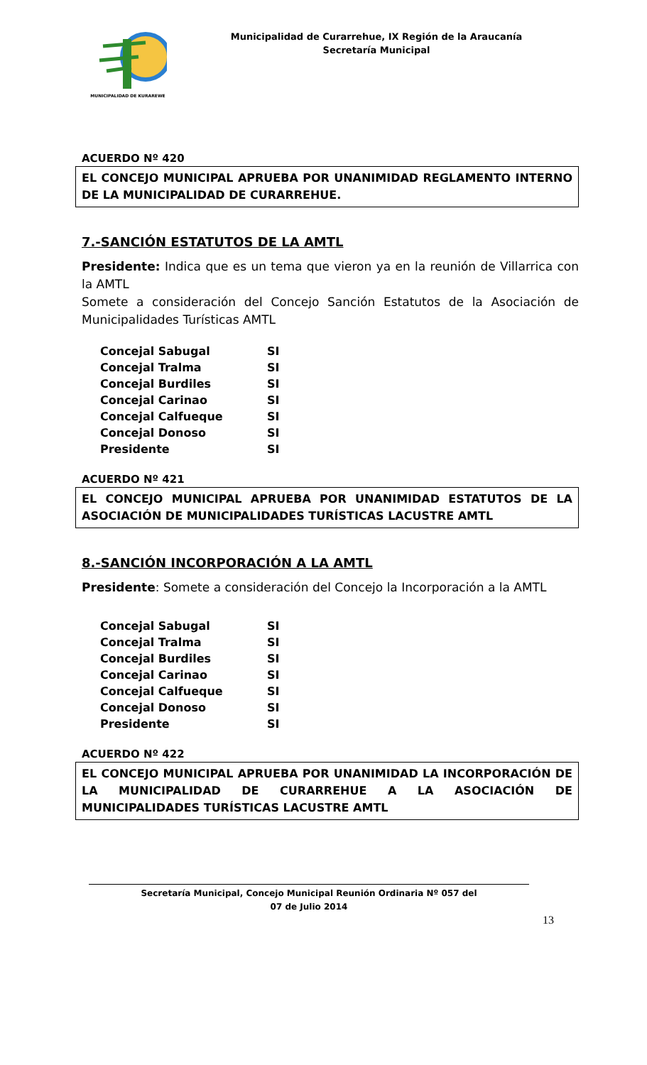MUNICIPALIDAD DE KURAREWE
Municipalidad de Curarrehue, IX Región de la Araucanía
Secretaría Municipal
ACUERDO Nº 420
EL CONCEJO MUNICIPAL APRUEBA POR UNANIMIDAD REGLAMENTO INTERNO DE LA MUNICIPALIDAD DE CURARREHUE.
7.-SANCIÓN ESTATUTOS DE LA AMTL
Presidente: Indica que es un tema que vieron ya en la reunión de Villarrica con la AMTL
Somete a consideración del Concejo Sanción Estatutos de la Asociación de Municipalidades Turísticas AMTL
| Concejal Sabugal | SI |
| Concejal Tralma | SI |
| Concejal Burdiles | SI |
| Concejal Carinao | SI |
| Concejal Calfueque | SI |
| Concejal Donoso | SI |
| Presidente | SI |
ACUERDO Nº 421
EL CONCEJO MUNICIPAL APRUEBA POR UNANIMIDAD ESTATUTOS DE LA ASOCIACIÓN DE MUNICIPALIDADES TURÍSTICAS LACUSTRE AMTL
8.-SANCIÓN INCORPORACIÓN A LA AMTL
Presidente: Somete a consideración del Concejo la Incorporación a la AMTL
| Concejal Sabugal | SI |
| Concejal Tralma | SI |
| Concejal Burdiles | SI |
| Concejal Carinao | SI |
| Concejal Calfueque | SI |
| Concejal Donoso | SI |
| Presidente | SI |
ACUERDO Nº 422
EL CONCEJO MUNICIPAL APRUEBA POR UNANIMIDAD LA INCORPORACIÓN DE LA MUNICIPALIDAD DE CURARREHUE A LA ASOCIACIÓN DE MUNICIPALIDADES TURÍSTICAS LACUSTRE AMTL
Secretaría Municipal, Concejo Municipal Reunión Ordinaria Nº 057 del
07 de Julio 2014
13